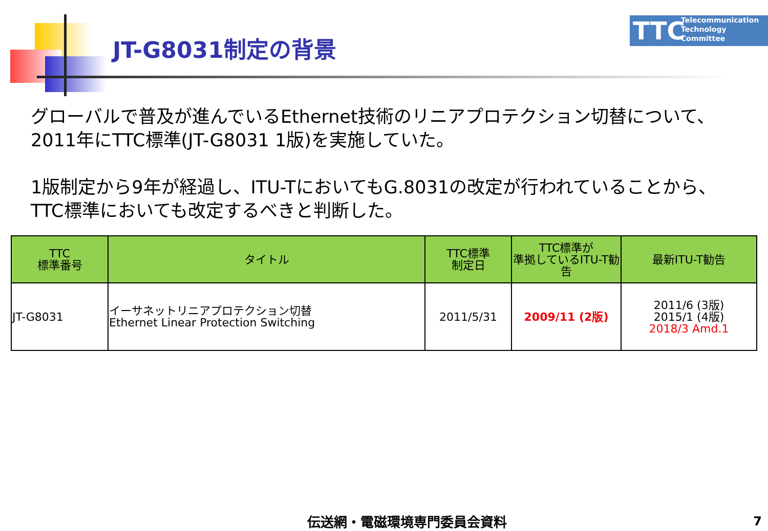JT-G8031制定の背景
TTC Telecommunication
Technology
Committee
グローバルで普及が進んでいるEthernet技術のリニアプロテクション切替について、2011年にTTC標準(JT-G8031 1版)を実施していた。
1版制定から9年が経過し、ITU-TにおいてもG.8031の改定が行われていることから、TTC標準においても改定するべきと判断した。
| TTC 標準番号 | タイトル | TTC標準 制定日 | TTC標準が 準拠しているITU-T勧告 | 最新ITU-T勧告 |
| --- | --- | --- | --- | --- |
| JT-G8031 | イーサネットリニアプロテクション切替 Ethernet Linear Protection Switching | 2011/5/31 | 2009/11 (2版) | 2011/6 (3版) 2015/1 (4版) 2018/3 Amd.1 |
伝送網・電磁環境専門委員会資料 7